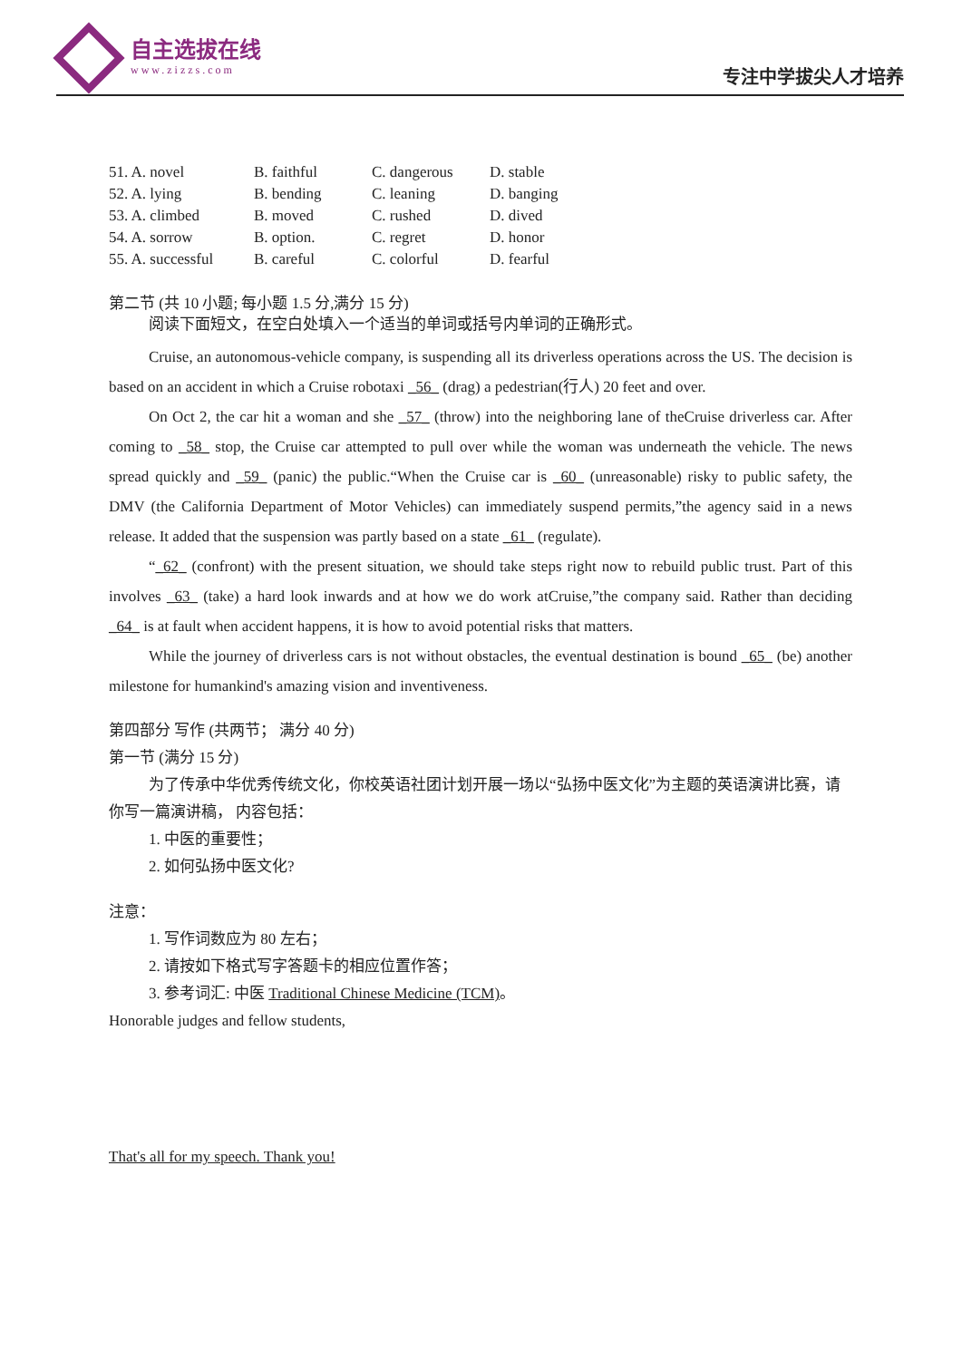自主选拔在线
www.zizzs.com
专注中学拔尖人才培养
| 51. A. novel | B. faithful | C. dangerous | D. stable |
| 52. A. lying | B. bending | C. leaning | D. banging |
| 53. A. climbed | B. moved | C. rushed | D. dived |
| 54. A. sorrow | B. option. | C. regret | D. honor |
| 55. A. successful | B. careful | C. colorful | D. fearful |
第二节 (共 10 小题; 每小题 1.5 分,满分 15 分)
阅读下面短文，在空白处填入一个适当的单词或括号内单词的正确形式。
Cruise, an autonomous-vehicle company, is suspending all its driverless operations across the US. The decision is based on an accident in which a Cruise robotaxi _56_ (drag) a pedestrian(行人) 20 feet and over.
On Oct 2, the car hit a woman and she _57_ (throw) into the neighboring lane of theCruise driverless car. After coming to _58_ stop, the Cruise car attempted to pull over while the woman was underneath the vehicle. The news spread quickly and _59_ (panic) the public.“When the Cruise car is _60_ (unreasonable) risky to public safety, the DMV (the California Department of Motor Vehicles) can immediately suspend permits,”the agency said in a news release. It added that the suspension was partly based on a state _61_ (regulate).
“_62_ (confront) with the present situation, we should take steps right now to rebuild public trust. Part of this involves _63_ (take) a hard look inwards and at how we do work atCruise,”the company said. Rather than deciding _64_ is at fault when accident happens, it is how to avoid potential risks that matters.
While the journey of driverless cars is not without obstacles, the eventual destination is bound _65_ (be) another milestone for humankind's amazing vision and inventiveness.
第四部分 写作 (共两节； 满分 40 分)
第一节 (满分 15 分)
为了传承中华优秀传统文化，你校英语社团计划开展一场以“弘扬中医文化”为主题的英语演讲比赛，请你写一篇演讲稿， 内容包括：
1. 中医的重要性；
2. 如何弘扬中医文化?
注意：
1. 写作词数应为 80 左右；
2. 请按如下格式写字答题卡的相应位置作答；
3. 参考词汇: 中医 Traditional Chinese Medicine (TCM)。
Honorable judges and fellow students,
That's all for my speech. Thank you!